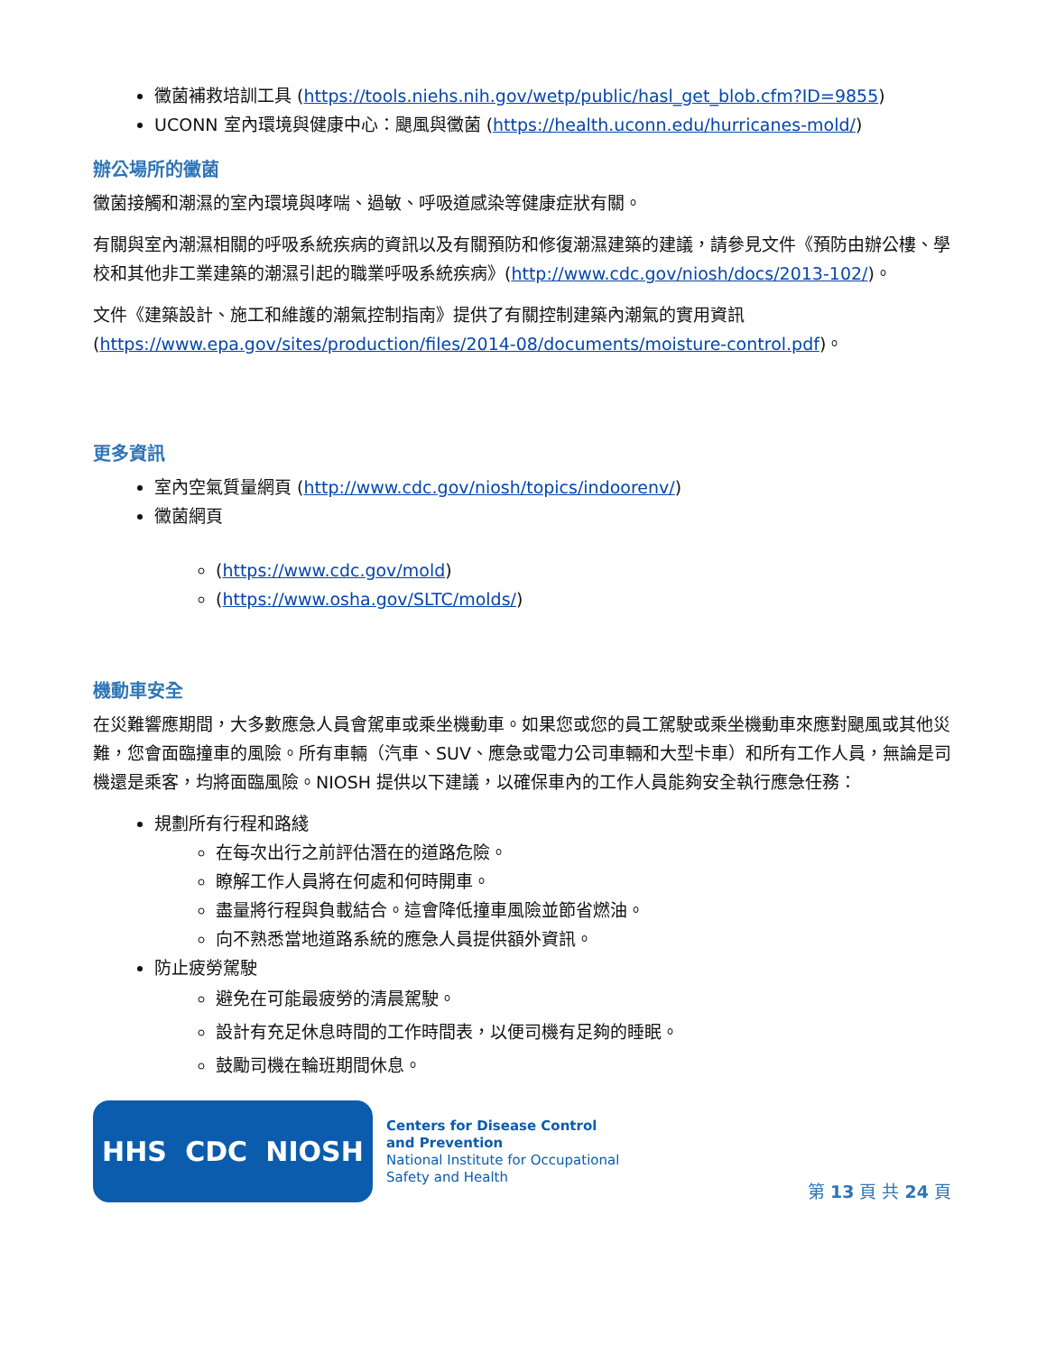黴菌補救培訓工具 (https://tools.niehs.nih.gov/wetp/public/hasl_get_blob.cfm?ID=9855)
UCONN 室內環境與健康中心：颶風與黴菌 (https://health.uconn.edu/hurricanes-mold/)
辦公場所的黴菌
黴菌接觸和潮濕的室內環境與哮喘、過敏、呼吸道感染等健康症狀有關。
有關與室內潮濕相關的呼吸系統疾病的資訊以及有關預防和修復潮濕建築的建議，請參見文件《預防由辦公樓、學校和其他非工業建築的潮濕引起的職業呼吸系統疾病》(http://www.cdc.gov/niosh/docs/2013-102/)。
文件《建築設計、施工和維護的潮氣控制指南》提供了有關控制建築內潮氣的實用資訊 (https://www.epa.gov/sites/production/files/2014-08/documents/moisture-control.pdf)。
更多資訊
室內空氣質量網頁 (http://www.cdc.gov/niosh/topics/indoorenv/)
黴菌網頁
(https://www.cdc.gov/mold)
(https://www.osha.gov/SLTC/molds/)
機動車安全
在災難響應期間，大多數應急人員會駕車或乘坐機動車。如果您或您的員工駕駛或乘坐機動車來應對颶風或其他災難，您會面臨撞車的風險。所有車輛（汽車、SUV、應急或電力公司車輛和大型卡車）和所有工作人員，無論是司機還是乘客，均將面臨風險。NIOSH 提供以下建議，以確保車內的工作人員能夠安全執行應急任務：
規劃所有行程和路綫
在每次出行之前評估潛在的道路危險。
瞭解工作人員將在何處和何時開車。
盡量將行程與負載結合。這會降低撞車風險並節省燃油。
向不熟悉當地道路系統的應急人員提供額外資訊。
防止疲勞駕駛
避免在可能最疲勞的清晨駕駛。
設計有充足休息時間的工作時間表，以便司機有足夠的睡眠。
鼓勵司機在輪班期間休息。
HHS CDC NIOSH
Centers for Disease Control
and Prevention
National Institute for Occupational
Safety and Health
第 13 頁 共 24 頁